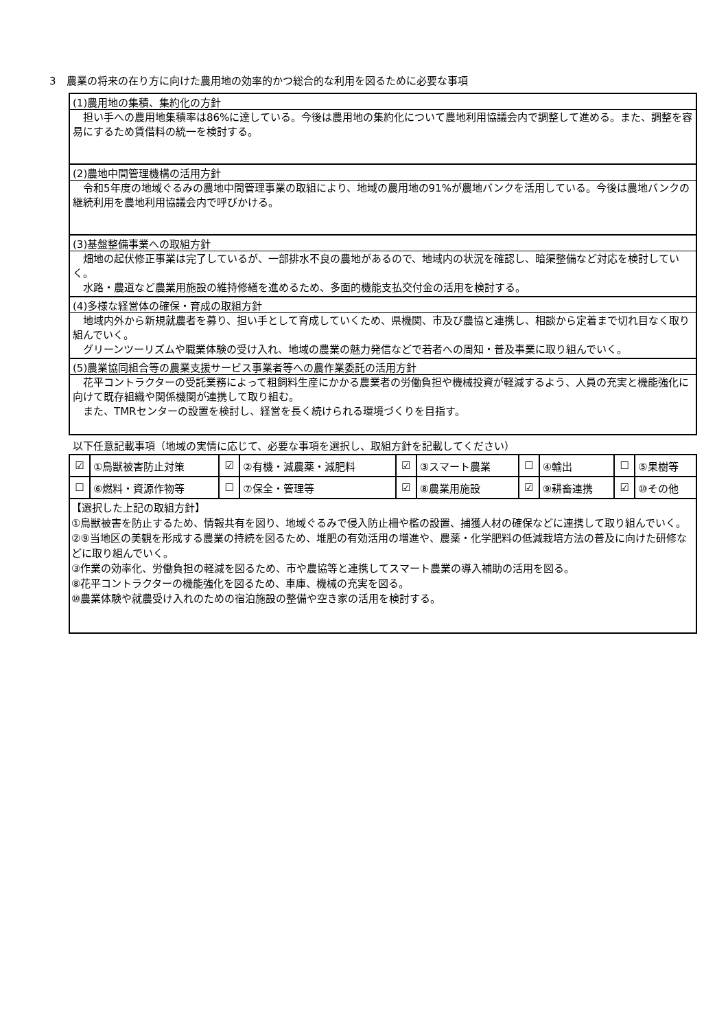3　農業の将来の在り方に向けた農用地の効率的かつ総合的な利用を図るために必要な事項
(1)農用地の集積、集約化の方針
　担い手への農用地集積率は86%に達している。今後は農用地の集約化について農地利用協議会内で調整して進める。また、調整を容易にするため賃借料の統一を検討する。
(2)農地中間管理機構の活用方針
　令和5年度の地域ぐるみの農地中間管理事業の取組により、地域の農用地の91%が農地バンクを活用している。今後は農地バンクの継続利用を農地利用協議会内で呼びかける。
(3)基盤整備事業への取組方針
　畑地の起伏修正事業は完了しているが、一部排水不良の農地があるので、地域内の状況を確認し、暗渠整備など対応を検討していく。
　水路・農道など農業用施設の維持修繕を進めるため、多面的機能支払交付金の活用を検討する。
(4)多様な経営体の確保・育成の取組方針
　地域内外から新規就農者を募り、担い手として育成していくため、県機関、市及び農協と連携し、相談から定着まで切れ目なく取り組んでいく。
　グリーンツーリズムや職業体験の受け入れ、地域の農業の魅力発信などで若者への周知・普及事業に取り組んでいく。
(5)農業協同組合等の農業支援サービス事業者等への農作業委託の活用方針
　花平コントラクターの受託業務によって粗飼料生産にかかる農業者の労働負担や機械投資が軽減するよう、人員の充実と機能強化に向けて既存組織や関係機関が連携して取り組む。
　また、TMRセンターの設置を検討し、経営を長く続けられる環境づくりを目指す。
以下任意記載事項（地域の実情に応じて、必要な事項を選択し、取組方針を記載してください）
| ☑ | ①鳥獣被害防止対策 | ☑ | ②有機・減農薬・減肥料 | ☑ | ③スマート農業 | ☐ | ④輸出 | ☐ | ⑤果樹等 |
| ☐ | ⑥燃料・資源作物等 | ☐ | ⑦保全・管理等 | ☑ | ⑧農業用施設 | ☑ | ⑨耕畜連携 | ☑ | ⑩その他 |
【選択した上記の取組方針】
①鳥獣被害を防止するため、情報共有を図り、地域ぐるみで侵入防止柵や檻の設置、捕獲人材の確保などに連携して取り組んでいく。
②⑨当地区の美観を形成する農業の持続を図るため、堆肥の有効活用の増進や、農薬・化学肥料の低減栽培方法の普及に向けた研修などに取り組んでいく。
③作業の効率化、労働負担の軽減を図るため、市や農協等と連携してスマート農業の導入補助の活用を図る。
⑧花平コントラクターの機能強化を図るため、車庫、機械の充実を図る。
⑩農業体験や就農受け入れのための宿泊施設の整備や空き家の活用を検討する。